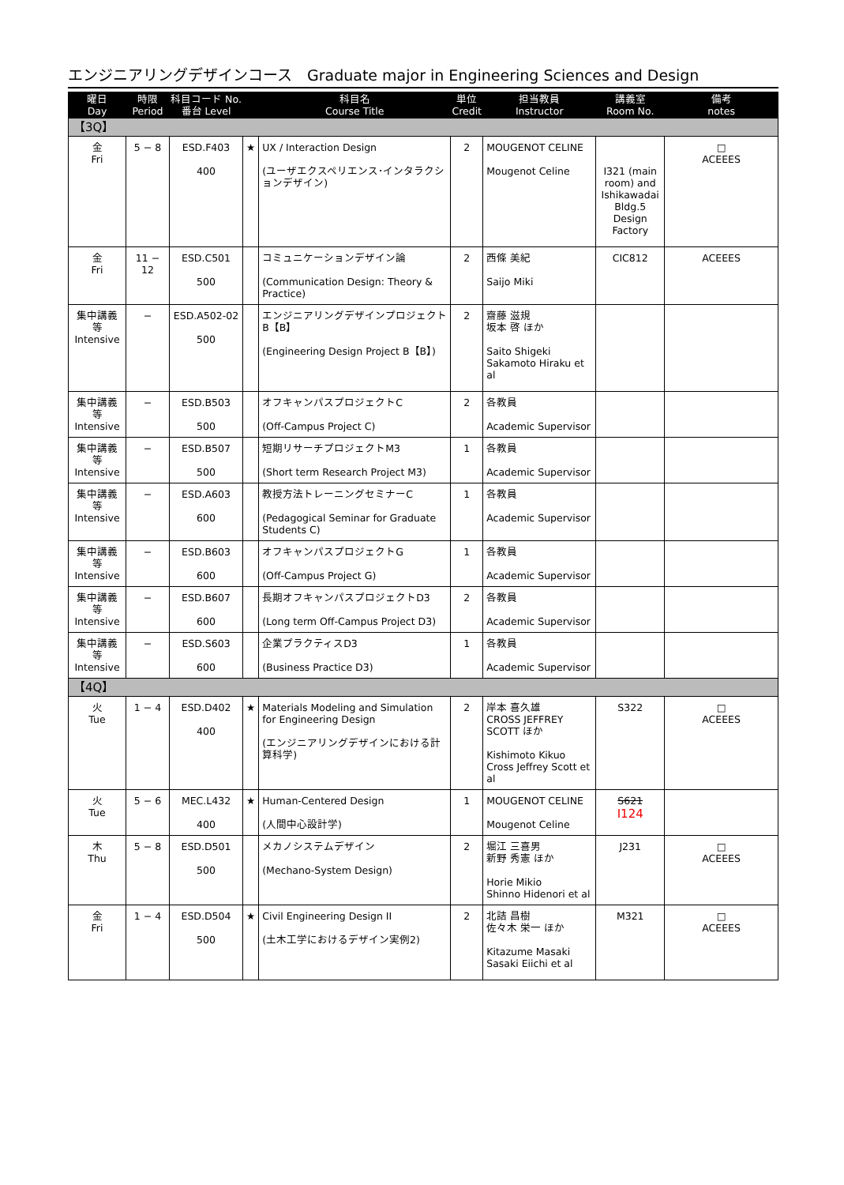エンジニアリングデザインコース　Graduate major in Engineering Sciences and Design
| 曜日 Day | 時限 Period | 科目コード No. 番台 Level | | 科目名 Course Title | 単位 Credit | 担当教員 Instructor | 講義室 Room No. | 備考 notes |
| --- | --- | --- | --- | --- | --- | --- | --- | --- |
| 【3Q】 | | | | | | | | |
| 金 Fri | 5 − 8 | ESD.F403 400 | ★ | UX / Interaction Design (ユーザエクスペリエンス･インタラクションデザイン) | 2 | MOUGENOT CELINE Mougenot Celine | I321 (main room) and Ishikawadai Bldg.5 Design Factory | □ ACEEES |
| 金 Fri | 11 − 12 | ESD.C501 500 | | コミュニケーションデザイン論 (Communication Design: Theory & Practice) | 2 | 西條 美紀 Saijo Miki | CIC812 | ACEEES |
| 集中講義等 Intensive | − | ESD.A502-02 500 | | エンジニアリングデザインプロジェクトB【B】 (Engineering Design Project B【B】) | 2 | 齋藤 滋規 坂本 啓 ほか Saito Shigeki Sakamoto Hiraku et al | | |
| 集中講義等 Intensive | − | ESD.B503 500 | | オフキャンパスプロジェクトC (Off-Campus Project C) | 2 | 各教員 Academic Supervisor | | |
| 集中講義等 Intensive | − | ESD.B507 500 | | 短期リサーチプロジェクトM3 (Short term Research Project M3) | 1 | 各教員 Academic Supervisor | | |
| 集中講義等 Intensive | − | ESD.A603 600 | | 教授方法トレーニングセミナーC (Pedagogical Seminar for Graduate Students C) | 1 | 各教員 Academic Supervisor | | |
| 集中講義等 Intensive | − | ESD.B603 600 | | オフキャンパスプロジェクトG (Off-Campus Project G) | 1 | 各教員 Academic Supervisor | | |
| 集中講義等 Intensive | − | ESD.B607 600 | | 長期オフキャンパスプロジェクトD3 (Long term Off-Campus Project D3) | 2 | 各教員 Academic Supervisor | | |
| 集中講義等 Intensive | − | ESD.S603 600 | | 企業プラクティスD3 (Business Practice D3) | 1 | 各教員 Academic Supervisor | | |
| 【4Q】 | | | | | | | | |
| 火 Tue | 1 − 4 | ESD.D402 400 | ★ | Materials Modeling and Simulation for Engineering Design (エンジニアリングデザインにおける計算科学) | 2 | 岸本 喜久雄 CROSS JEFFREY SCOTT ほか Kishimoto Kikuo Cross Jeffrey Scott et al | S322 | □ ACEEES |
| 火 Tue | 5 − 6 | MEC.L432 400 | ★ | Human-Centered Design (人間中心設計学) | 1 | MOUGENOT CELINE Mougenot Celine | S621 I124 | |
| 木 Thu | 5 − 8 | ESD.D501 500 | | メカノシステムデザイン (Mechano-System Design) | 2 | 堀江 三喜男 新野 秀憲 ほか Horie Mikio Shinno Hidenori et al | J231 | □ ACEEES |
| 金 Fri | 1 − 4 | ESD.D504 500 | ★ | Civil Engineering Design II (土木工学におけるデザイン実例2) | 2 | 北詰 昌樹 佐々木 栄一 ほか Kitazume Masaki Sasaki Eiichi et al | M321 | □ ACEEES |